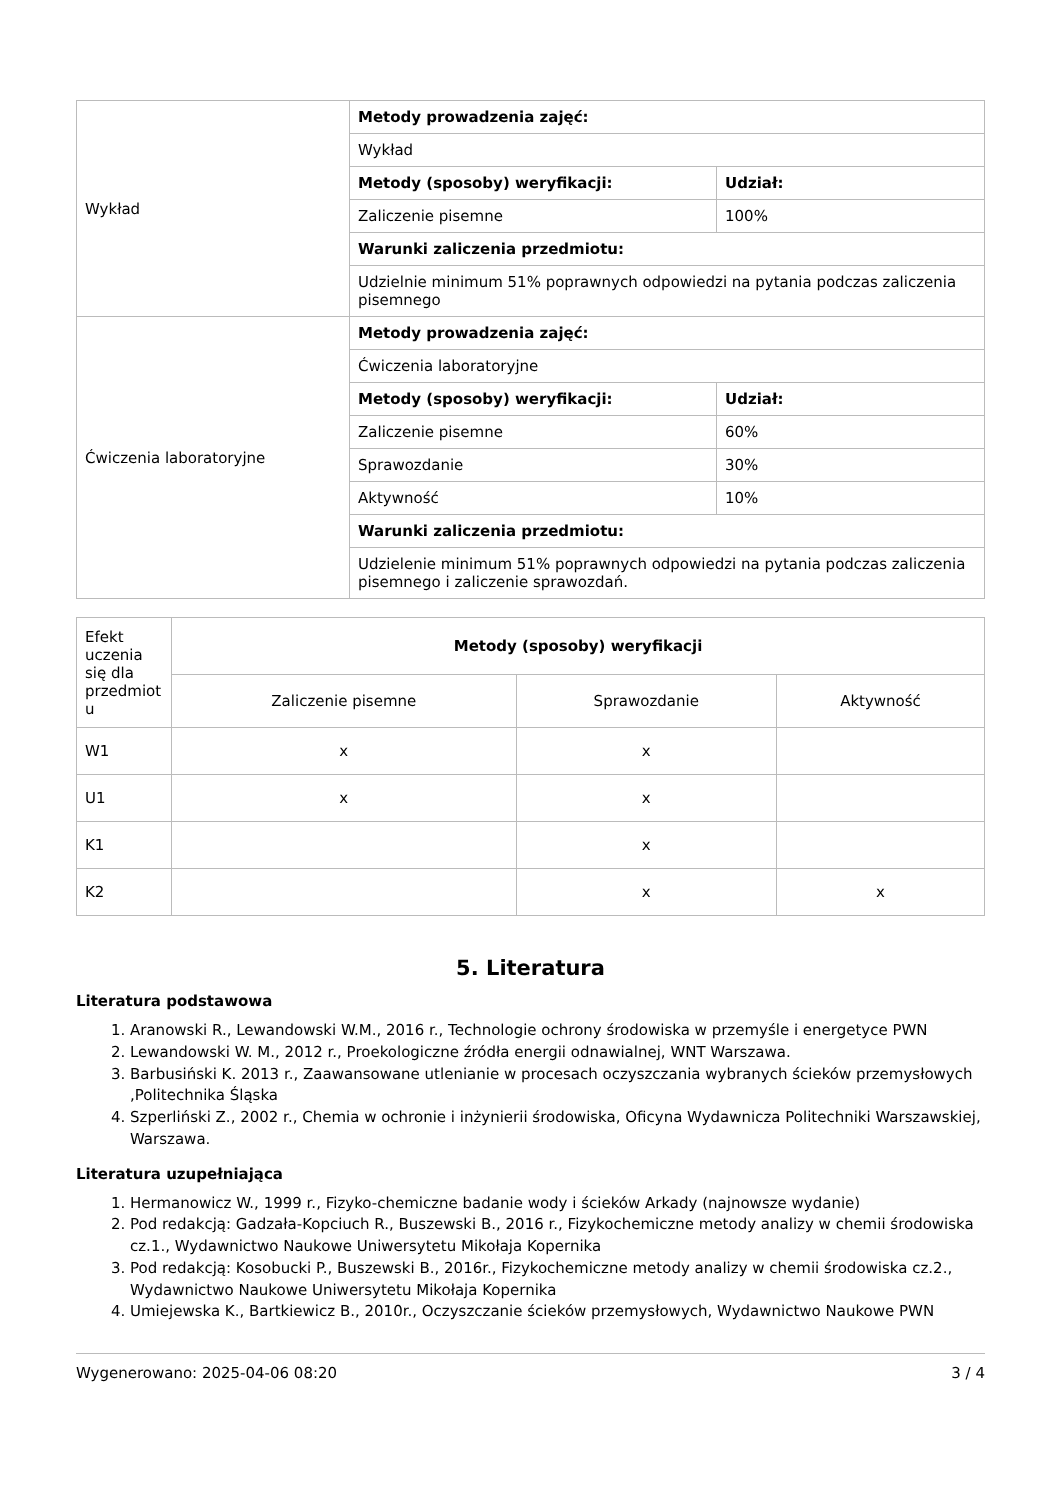| Wykład | Metody prowadzenia zajęć: | |
| | Wykład | |
| | Metody (sposoby) weryfikacji: | Udział: |
| | Zaliczenie pisemne | 100% |
| | Warunki zaliczenia przedmiotu: | |
| | Udzielnie minimum 51% poprawnych odpowiedzi na pytania podczas zaliczenia pisemnego | |
| Ćwiczenia laboratoryjne | Metody prowadzenia zajęć: | |
| | Ćwiczenia laboratoryjne | |
| | Metody (sposoby) weryfikacji: | Udział: |
| | Zaliczenie pisemne | 60% |
| | Sprawozdanie | 30% |
| | Aktywność | 10% |
| | Warunki zaliczenia przedmiotu: | |
| | Udzielenie minimum 51% poprawnych odpowiedzi na pytania podczas zaliczenia pisemnego i zaliczenie sprawozdań. | |
| Efekt uczenia się dla przedmiot u | Metody (sposoby) weryfikacji | | |
| | Zaliczenie pisemne | Sprawozdanie | Aktywność |
| W1 | x | x | |
| U1 | x | x | |
| K1 | | x | |
| K2 | | x | x |
5. Literatura
Literatura podstawowa
1. Aranowski R., Lewandowski W.M., 2016 r., Technologie ochrony środowiska w przemyśle i energetyce PWN
2. Lewandowski W. M., 2012 r., Proekologiczne źródła energii odnawialnej, WNT Warszawa.
3. Barbusiński K. 2013 r., Zaawansowane utlenianie w procesach oczyszczania wybranych ścieków przemysłowych ,Politechnika Śląska
4. Szperliński Z., 2002 r., Chemia w ochronie i inżynierii środowiska, Oficyna Wydawnicza Politechniki Warszawskiej, Warszawa.
Literatura uzupełniająca
1. Hermanowicz W., 1999 r., Fizyko-chemiczne badanie wody i ścieków Arkady (najnowsze wydanie)
2. Pod redakcją: Gadzała-Kopciuch R., Buszewski B., 2016 r., Fizykochemiczne metody analizy w chemii środowiska cz.1., Wydawnictwo Naukowe Uniwersytetu Mikołaja Kopernika
3. Pod redakcją: Kosobucki P., Buszewski B., 2016r., Fizykochemiczne metody analizy w chemii środowiska cz.2., Wydawnictwo Naukowe Uniwersytetu Mikołaja Kopernika
4. Umiejewska K., Bartkiewicz B., 2010r., Oczyszczanie ścieków przemysłowych, Wydawnictwo Naukowe PWN
Wygenerowano: 2025-04-06 08:20 3 / 4